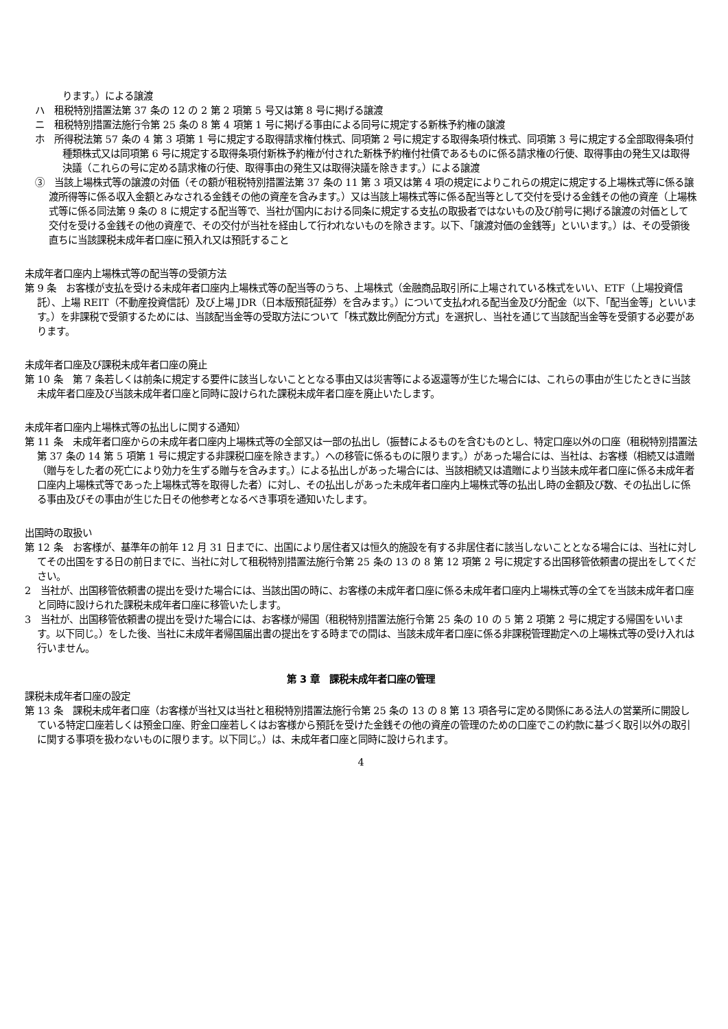ります。）による譲渡
ハ　租税特別措置法第 37 条の 12 の 2 第 2 項第 5 号又は第 8 号に掲げる譲渡
ニ　租税特別措置法施行令第 25 条の 8 第 4 項第 1 号に掲げる事由による同号に規定する新株予約権の譲渡
ホ　所得税法第 57 条の 4 第 3 項第 1 号に規定する取得請求権付株式、同項第 2 号に規定する取得条項付株式、同項第 3 号に規定する全部取得条項付種類株式又は同項第 6 号に規定する取得条項付新株予約権が付された新株予約権付社債であるものに係る請求権の行使、取得事由の発生又は取得決議（これらの号に定める請求権の行使、取得事由の発生又は取得決議を除きます。）による譲渡
③　当該上場株式等の譲渡の対価（その額が租税特別措置法第 37 条の 11 第 3 項又は第 4 項の規定によりこれらの規定に規定する上場株式等に係る譲渡所得等に係る収入金額とみなされる金銭その他の資産を含みます。）又は当該上場株式等に係る配当等として交付を受ける金銭その他の資産（上場株式等に係る同法第 9 条の 8 に規定する配当等で、当社が国内における同条に規定する支払の取扱者ではないもの及び前号に掲げる譲渡の対価として交付を受ける金銭その他の資産で、その交付が当社を経由して行われないものを除きます。以下、「譲渡対価の金銭等」といいます。）は、その受領後直ちに当該課税未成年者口座に預入れ又は預託すること
未成年者口座内上場株式等の配当等の受領方法
第 9 条　お客様が支払を受ける未成年者口座内上場株式等の配当等のうち、上場株式（金融商品取引所に上場されている株式をいい、ETF（上場投資信託）、上場 REIT（不動産投資信託）及び上場 JDR（日本版預託証券）を含みます。）について支払われる配当金及び分配金（以下、「配当金等」といいます。）を非課税で受領するためには、当該配当金等の受取方法について「株式数比例配分方式」を選択し、当社を通じて当該配当金等を受領する必要があります。
未成年者口座及び課税未成年者口座の廃止
第 10 条　第 7 条若しくは前条に規定する要件に該当しないこととなる事由又は災害等による返還等が生じた場合には、これらの事由が生じたときに当該未成年者口座及び当該未成年者口座と同時に設けられた課税未成年者口座を廃止いたします。
未成年者口座内上場株式等の払出しに関する通知）
第 11 条　未成年者口座からの未成年者口座内上場株式等の全部又は一部の払出し（振替によるものを含むものとし、特定口座以外の口座（租税特別措置法第 37 条の 14 第 5 項第 1 号に規定する非課税口座を除きます。）への移管に係るものに限ります。）があった場合には、当社は、お客様（相続又は遺贈（贈与をした者の死亡により効力を生ずる贈与を含みます。）による払出しがあった場合には、当該相続又は遺贈により当該未成年者口座に係る未成年者口座内上場株式等であった上場株式等を取得した者）に対し、その払出しがあった未成年者口座内上場株式等の払出し時の金額及び数、その払出しに係る事由及びその事由が生じた日その他参考となるべき事項を通知いたします。
出国時の取扱い
第 12 条　お客様が、基準年の前年 12 月 31 日までに、出国により居住者又は恒久的施設を有する非居住者に該当しないこととなる場合には、当社に対してその出国をする日の前日までに、当社に対して租税特別措置法施行令第 25 条の 13 の 8 第 12 項第 2 号に規定する出国移管依頼書の提出をしてください。
2　当社が、出国移管依頼書の提出を受けた場合には、当該出国の時に、お客様の未成年者口座に係る未成年者口座内上場株式等の全てを当該未成年者口座と同時に設けられた課税未成年者口座に移管いたします。
3　当社が、出国移管依頼書の提出を受けた場合には、お客様が帰国（租税特別措置法施行令第 25 条の 10 の 5 第 2 項第 2 号に規定する帰国をいいます。以下同じ。）をした後、当社に未成年者帰国届出書の提出をする時までの間は、当該未成年者口座に係る非課税管理勘定への上場株式等の受け入れは行いません。
第 3 章　課税未成年者口座の管理
課税未成年者口座の設定
第 13 条　課税未成年者口座（お客様が当社又は当社と租税特別措置法施行令第 25 条の 13 の 8 第 13 項各号に定める関係にある法人の営業所に開設している特定口座若しくは預金口座、貯金口座若しくはお客様から預託を受けた金銭その他の資産の管理のための口座でこの約款に基づく取引以外の取引に関する事項を扱わないものに限ります。以下同じ。）は、未成年者口座と同時に設けられます。
4